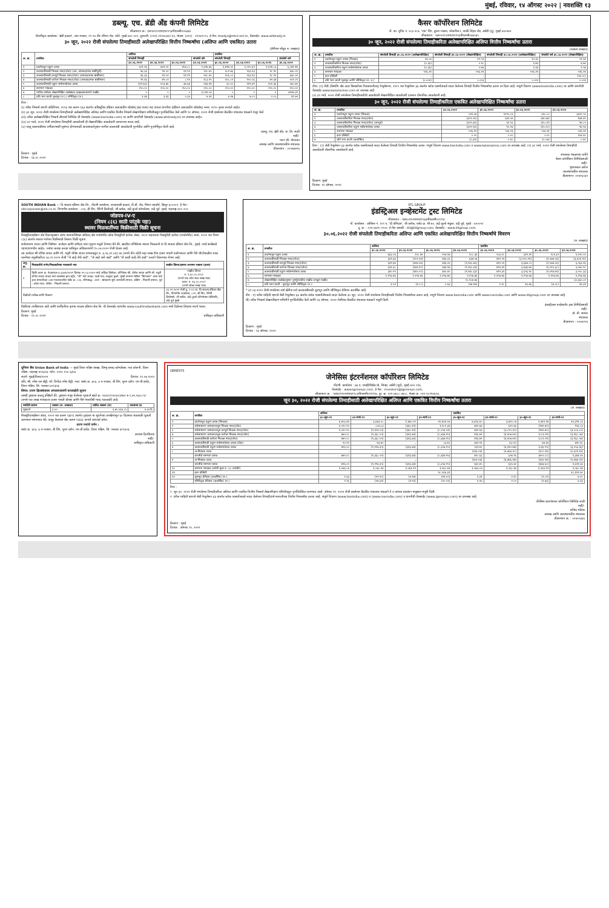मुंबई, रविवार, १४ ऑगस्ट २०२२ | नवशक्ति १३
डब्ल्यू. एच. ब्रॅडी अँड कंपनी लिमिटेड
सीआयएन क्र.: एल१७११०एमएच१९१३पीएलसी०००३६७
नोंदणीकृत कार्यालय: 'ब्रॅडी हाऊस', ४था मजला, १२-१४ वीर नरिमन रोड, फोर्ट, मुंबई-४०० ००१, दूरध्वनी: (०२२) २२०४८३६१-६५, फॅक्स: (०२२) - २२०४१८५५, ई-मेल: bradys@mtnl.net.in, वेबसाईट: www.whbrady.in
३० जून, २०२२ रोजी संपलेल्या तिमाहीसाठी अलेखापरिक्षित वित्तीय निष्कर्षांचा (अलिप्त आणि एकत्रित) उतारा
(ईपीएस सोडून रु. लाखात)
| अ. क्र. | तपशिल | अलिप्त | | | | एकत्रित | | | |
| --- | --- | --- | --- | --- | --- | --- | --- | --- | --- |
| | | संपलेली तिमाही | | | संपलेले वर्ष | संपलेली तिमाही | | | संपलेले वर्ष |
| | | ३०.०६.२०२२ | ३१.०३.२०२२ | ३०.०६.२०२१ | ३१.०३.२०२२ | ३०.०६.२०२२ | ३१.०३.२०२२ | ३०.०६.२०२१ | ३१.०३.२०२२ |
| १ | प्रवर्तनातून एकूण उत्पन्न | ६०९.२६ | ७३९.५२ | ४५७.८८ | २,३९७.७६ | १,७९७.५० | २,०२०.६९ | १,१२४.८३ | ६,०७१.१७ |
| २ | कालावधीसाठी निव्वळ नफा/(तोटा) (कर, अपवादात्मक बाबींपूर्वी) | ४६.३३ | ९१.५२ | ११.९१ | २१८.४५ | १८२.७६ | २३३.१३ | ९८.९५ | ६७०.०२ |
| ३ | कालावधीसाठी करपूर्व निव्वळ नफा/(तोटा) (अपवादात्मक बाबींनंतर) | ४६.३३ | ९१.५२ | ११.९१ | २१८.४५ | १५६.८० | २३३.१३ | ९८.९५ | ६७०.०२ |
| ४ | कालावधीसाठी करोत्तर निव्वळ नफा/(तोटा) (अपवादात्मक बाबींनंतर) | २९.१६ | ७९.८२ | ८.९५ | १८३.९५ | १०८.८९ | २००.०६ | ७२.६७ | ५०२.८९ |
| ५ | कालावधीसाठी एकूण सर्वसमावेशक उत्पन्न | (१९.७३) | १०३.७४ | ३७.६४ | २६४.२७ | ६०.०० | २१९.४९ | १०१.३६ | ५७८.७२ |
| ६ | समभाग भांडवल | २५५.०० | २५५.०० | २५५.०० | २५५.०० | २५५.०० | २५५.०० | २५५.०० | २५५.०० |
| ७ | मागील वर्षाच्या लेखापरिक्षित ताळेबंदात दाखवल्याप्रमाणे राखीव | ० | ० | ० | ३,५९१.५१ | ० | ० | ० | ४२९४.३९ |
| ८ | प्रति भाग प्राप्ती मूलभूत (रु.) / सौम्यिकृत (रु.) | १.१४ | ३.१३ | ०.३५ | ७.२१ | ४.२७ | ७.८५ | २.८५ | १९.७२ |
टिपा :
(i) वरील निष्कर्ष कंपनी अधिनियम, २०१३ च्या कलम १३३ अंतर्गत अधिसूचित इंडियन अकाऊंटिंग स्टँडर्डस् (इंड एएस) सह वाचता कंपनीज (इंडियन अकाऊंटिंग स्टँडर्डस्) रुल्स, २०१५ नुसार बनवले आहेत.
(ii) ३० जून, २०२२ रोजी संपलेल्या तिमाहीसाठी अलेखापरिक्षित अलिप्त आणि एकत्रित वित्तीय निष्कर्ष लेखापरिक्षण समितीकडून पुनर्विलोकित केले आणि १२ ऑगस्ट, २०२२ रोजी झालेल्या बैठकीत संचालक मंडळाने मंजूर केले.
(iii) वरील अलेखापरिक्षित निष्कर्ष बीएसई लिमिटेड ची वेबसाईट (www.bseindia.com) वर आणि कंपनीची वेबसाईट (www.whbrady.in) वर उपलब्ध आहेत.
(iv) ३१ मार्च, २०२२ रोजी संपलेल्या तिमाहीची आकडेवारी ही लेखापरिक्षित आकडेवारी दरम्यानचा फरक आहे.
(v) चालू कालावधीच्या वर्गीकरणाशी सुसंगत होण्यासाठी आवश्यकतेनुसार मागील कालावधी आकडेवारी पुनर्गठीत आणि पुनर्वर्गीकृत केली आहे.
डब्ल्यू. एच. ब्रॅडी अँड. कं. लि. साठी
सही/-
पवन जी. मोरारका
अध्यक्ष आणि व्यवस्थापकीय संचालक
डीआयएन : ००१७४७९६
ठिकाण : मुंबई
दिनांक : १३.०८.२०२२
कैसर कॉर्पोरेशन लिमिटेड
नों. का. युनिट नं. २८३-२८७, 'एफ' विंग, दुसरा मजला, सोलारिस-I, साकी विहार रोड, अंधेरी (पू), मुंबई-४०००७२
सीआयएन : एल२२२१०एमएच१९९३पीएलसी०७४०३५
३० जून, २०२२ रोजी संपलेल्या तिमाहीकरिता अलेखापरिक्षित अलिप्त वित्तीय निष्कर्षांचा उतारा
(रक्कम लाखात)
| अ. क्र. | तपशील | संपलेली तिमाही ३०.०६.२०२२ (अलेखापरिक्षित) | संपलेली तिमाही ३१.०३.२०२२ (लेखापरिक्षित) | संपलेली तिमाही ३०.०६.२०२१ (अलेखापरिक्षित) | संपलेले वर्ष ३१.०३.२०२२ (लेखापरिक्षित) |
| --- | --- | --- | --- | --- | --- |
| १ | प्रवर्तनातून एकूण उत्पन्न (निव्वळ) | ११.८७ | १२.५१ | १५.४० | ५९.१४ |
| २ | कालावधीकरिता निव्वळ नफा/(तोटा) | (०.३३) | ०.९८ | १.७९ | ४.७२ |
| ३ | कालावधीकरिता एकूण सर्वसमावेशक उत्पन्न | (०.३६) | ०.७४ | १.१३ | २.५४ |
| ४ | समभाग भांडवल | ५२६.२१ | ५२६.२१ | ५२६.२१ | ५२६.२१ |
| ५ | इतर इक्विटी | - | - | - | (५७.०८) |
| ६ | प्रति भाग प्राप्ती मूलभूत आणि सौम्यिकृत (रु. त.) | (०.००१) | ०.००३ | ०.००२ | ०.००६ |
टीपा: (१) सेबी (लिस्टींग अँड अदर डिस्क्लोजर रिक्वायरमेंटस्) रेग्युलेशन्स, २०१५ च्या रेग्युलेशन ३३ अंतर्गत स्टॉक एक्स्चेंजकडे सादर केलेल्या तिमाही वित्तीय निष्कर्षांचा उतारा वर दिला आहे. संपूर्ण विवरण (www.bseindia.com) वर आणि कंपनीची वेबसाईट www.kaiserpress.com वर उपलब्ध आहे.
(२) ३१ मार्च, २०२२ रोजी संपलेल्या तिमाहीसाठीची आकडेवारी लेखापरिक्षित आकडेवारी दरम्यान तौलानिक आकडेवारी आहे.
३० जून, २०२२ रोजी संपलेल्या तिमाहीकरिता एकत्रित अलेखापरिक्षित निष्कर्षांचा उतारा
| अ. क्र. | तपशील | ३०.०६.२०२२ | ३१.०३.२०२२ | ३०.०६.२०२१ | ३१.०३.२०२२ |
| --- | --- | --- | --- | --- | --- |
| १ | प्रवर्तनातून एकूण उत्पन्न (निव्वळ) | ५१९.०७ | १२५५.८६ | ३१८.८५ | ३३२०.५५ |
| २ | कालावधीकरिता निव्वळ नफा/(तोटा) | (३०९.०१) | १३१.५७ | (४१.४४) | १४१.४५ |
| ३ | कालावधीकरिता निव्वळ नफा/(तोटा) (करपूर्व) | (३०९.३६) | ६९.५६ | (३५.८१) | ९७.८५ |
| ४ | कालावधीकरिता एकूण सर्वसमावेशक उत्पन्न | (३०९.२३) | ९०.२४ | (३५.२८) | ९६.९३ |
| ५ | समभाग भांडवल | ५२६.२१ | ५२६.२१ | ५२६.२१ | ५२६.२१ |
| ६ | इतर इक्विटी | ०.०० | ०.०० | ०.०० | १५४.१० |
| ७ | प्रति भाग प्राप्ती (अवार्षिक) | (०.३२) | ०.१० | (०.०४) | ०.१० |
टिपा : (१) सेबी रेग्युलेशन ३३ अंतर्गत स्टॉक एक्स्चेंजकडे सादर केलेल्या तिमाही वित्तीय निष्कर्षांचा उतारा. संपूर्ण विवरण www.bseindia.com व www.kaiserpress.com वर उपलब्ध आहे. (२) ३१ मार्च, २०२२ रोजी संपलेल्या तिमाहीची आकडेवारी तौलानिक आकडेवारी आहे.
संचालक मंडळाच्या वतीने
कैसर कॉर्पोरेशन लिमिटेडसाठी
सही/-
भुषणलाल अरोरा
व्यवस्थापकीय संचालक
डीआयएन: ००४१६०३२
ठिकाण: मुंबई
दिनांक: १२ ऑगस्ट, २०२२
SOUTH INDIAN Bank — दि साऊथ इंडियन बँक लि., नोंदणी कार्यालय, एसआयबी हाऊस, टी.बी. रोड, मिशन क्वार्टर्स, थ्रिसुर-६८०००१, ई-मेल : sibcorporate@sib.co.in. विभागीय कार्यालय : ८०४, बी विंग, पेरिनी क्रिसेन्झो, जी ब्लॉक, वांद्रे कुर्ला कॉम्प्लेक्स, वांद्रे पूर्व, मुंबई, महाराष्ट्र-४०० ०५१.
जोडपत्र-IV-ए
(नियम ८(६) साठी परंतुके पहा)
स्थावर मिळकतींच्या विक्रीसाठी विक्री सूचना
सिक्युरिटायझेशन अँड रिकन्स्ट्रक्शन ऑफ फायनान्शियल ॲसेटस् अँड एन्फोर्समेंट ऑफ सिक्युरिटी इंटरेस्ट ॲक्ट, २००२ सहवाचता सिक्युरिटी इंटरेस्ट (एन्फोर्समेंट) रुल्स, २००२ च्या नियम ८(६) अंतर्गत स्थावर मत्तेच्या विक्रीसाठी लिलाव विक्री सूचना.
सर्वसामान्य जनता आणि विशेषत: कर्जदार आणि हमीदार यांना सूचना याद्वारे देण्यात येते की, खालील वर्णिलेल्या स्थावर मिळकती या दि साऊथ इंडियन बँक लि., मुंबई, पवई शाखेकडे गहाण/प्रभारीत आहेत, ज्यांचा प्रत्यक्ष कब्जा प्राधिकृत अधिकाऱ्यांनी १५.०७.२०२२ रोजी घेतला आहे.
त्या कर्जदार श्री योगेश सावंत आणि सौ. मयुरी योगेश सावंत यांच्याकडून रु. ३,०६,२०,५६९.४४ (रुपये तीन कोटी सहा लाख वीस हजार पाचशे एकोणसत्तर आणि पैसे चौव्वेचाळीस मात्र) रकमेच्या वसुलीकरिता ०३.०९.२०२२ रोजी "जे आहे जेथे आहे", "जे आहे जसे आहे" आणि "जे काही आहे तेथे आहे" तत्त्वाने विकण्यात येणार आहे.
| अनु. क्र. | मिळकतीचे वर्णन/मिळकतीच्या मालकाचे नाव | राखीव किंमत/इसारा अनामत रक्कम (इअर) |
| --- | --- | --- |
| १ | विक्री करार क्र. केआरएल-३-३३४१/२०१९ दिनांक १२.०३.२०१९ मध्ये अधिक विशेषत: वर्णिलेला श्री. योगेश सावंत आणि सौ. मयुरी योगेश सावंत यांच्या नावे असलेला हाय स्ट्रीट, "डी" मार्ट जवळ, पवई गाव, तालुका कुर्ला, मुंबई उपनगर येथील "किंगस्टन" अशा नावे ज्ञात इमारतीच्या ८व्या मजल्यावरील फ्लॅट क्र. ८०६. सीमाबद्ध : उत्तर : बांधकाम सुरू असलेली इमारत, दक्षिण : निवासी इमारत, पूर्व : प्रवेश रस्ता, पश्चिम : निवासी इमारत. | राखीव किंमत रु. १,६०,००,०००/- (रुपये एक कोड साठ लाख मात्र) इअर: रु. १६,००,०००/- (रुपये सोळा लाख मात्र) |
| विक्रीची तारीख आणि ठिकाण | | ०३.०९.२०२२ रोजी दु. २.०० वा. दि साऊथ इंडियन बँक लि., विभागीय कार्यालय, ८०२, बी विंग, पेरिनी क्रिसेन्झो, जी ब्लॉक, वांद्रे कुर्ला कॉम्प्लेक्स (बीकेसी), वांद्रे पूर्व मुंबई |
विक्रीच्या तपशिलवार अटी आणि शर्तींकरिता कृपया साऊथ इंडियन बँक लि. ची वेबसाईट म्हणजेच www.southindianbank.com मध्ये दिलेल्या लिंकचा संदर्भ घ्यावा.
ठिकाण: मुंबई
दिनांक : ११.०८.२०२२ प्राधिकृत अधिकारी
IITL GROUP
इंडस्ट्रिअल इन्व्हेस्टमेंट ट्रस्ट लिमिटेड
सीआयएन : एल६५९९०एमएच१९३३पीएलसी००१९९८
नों. कार्यालय : ऑफिस नं. १०१ ए, 'दी कॅपिटल', जी ब्लॉक, प्लॉट क्र. सी-७०, वांद्रे-कुर्ला संकुल, वांद्रे पूर्व, मुंबई - ४०००५१
दू. क्र. : ०२२-४३२५ ०१००, ई-मेल आयडी : iitl@iitlgroup.com, वेबसाईट : www.iitlgroup.com
३०.०६.२०२२ रोजी संपलेली तिमाहीकरिता अलिप्त आणि एकत्रित अलेखापरिक्षित वित्तीय निष्कर्षांचे विवरण
(रु. लाखांत)
| अ. क्र. | तपशील | अलिप्त | | | | एकत्रित | | | |
| --- | --- | --- | --- | --- | --- | --- | --- | --- | --- |
| | | ३०.०६.२०२२ | ३१.०३.२०२२ | ३०.०६.२०२१ | ३१.०३.२०२१ | ३०.०६.२०२२ | ३१.०३.२०२२ | ३०.०६.२०२१ | ३१.०३.२०२१ |
| १. | प्रवर्तनातून एकूण उत्पन्न | ४६३.०६ | २०८.७९ | २५४.१७ | ९८८.३४ | ५०३.२८ | ३१९.१९ | २८१.३२ | १,२२०.०० |
| २. | कालावधीसाठी निव्वळ नफा/(तोटा) | ३३९.६७ | (२०२.०७) | १४६.०६ | ४३४.५४ | ४९२.५१ | (३,५२०.२१) | (१,५७७.०६) | (३,६०१.९०) |
| ३. | कालावधीसाठी करपूर्व निव्वळ नफा/(तोटा) | ३३९.६७ | (४२७.०७) | १४६.०६ | (९,९६०.४६) | ४९२.५१ | ३,६४४.८५ | (१,५७७.०६) | ३,५६३.१६ |
| ४. | कालावधीसाठी करोत्तर निव्वळ नफा/(तोटा) | ३३९.३८ | (४२४.९०) | १४४.९४ | (९,९६०.३१) | ४९१.४९ | ३,६४६.७१ | (१,५९५.३८) | ३,५४५.९८ |
| ५. | कालावधीसाठी एकूण सर्वसमावेशक उत्पन्न | ३४०.२९ | (४१५.००) | १४५.४५ | (९,९४८.६३) | ४९२.३१ | ३,६५६.९० | (१,५९४.७१) | ३,५५८.३३ |
| ६. | समभाग भांडवल | २,२५४.७६ | २,२५४.७६ | २,२५४.७६ | २,२५४.७६ | २,२५४.७६ | २,२५४.७६ | २,२५४.७६ | २,२५४.७६ |
| ७. | लेखापरिक्षित ताळेबंदानुसार पुनर्मूल्यांकीत राखीव वगळून राखीव | | | - | २८,९८७.७४ | | | | ३०,६६०.८२ |
| ८. | प्रति भाग प्राप्ती - मूलभूत आणि सौम्यिकृत (रु.) | १.५१ | (१.८८) | ०.६४ | (४४.१७) | २.१८ | १६.४६ | (७.०८) | १४.३९ |
* ३१.०३.२०२२ रोजी संपलेल्या वर्षा खेरीज सर्व कालावधीसाठी मूलभूत आणि सौम्यिकृत ईपीएस अवार्षिक आहे.
टीप : ए) वरील माहिती म्हणजे सेबी रेग्युलेशन ३३ अंतर्गत स्टॉक एक्सचेंजेसकडे सादर केलेल्या ३० जून, २०२२ रोजी संपलेल्या तिमाहीसाठी वित्तीय निष्कर्षांच्या उतारा आहे. संपूर्ण विवरण www.bseindia.com आणि www.nseindia.com आणि www.iitlgroup.com वर उपलब्ध आहे.
बी) वरील निष्कर्ष लेखापरिक्षण समितीने पुनर्विलोकीत केले आणि १३ ऑगस्ट, २०२२ रोजीच्या बैठकीत संचालक मंडळाने मंजुरी दिली.
इंडस्ट्रीअल इन्व्हेस्टमेंट ट्रस्ट लिमिटेडसाठी
सही/-
डॉ. बी. सामल
संचालक
डीआयएन : ०००७२५६
ठिकाण : मुंबई
दिनांक : १३ ऑगस्ट, २०२२
यूनियन बैंक Union Bank of India — मुंबई विरार पश्चिम शाखा, विष्णु प्रसाद कॉम्प्लेक्स, पवा कॉलनी, विरार पश्चिम, महाराष्ट्र ४०१३०३. फोन: ०२५० २५० ६३५४
संदर्भ: मुंबई/विरार/२०२२ दिनांक: १२.०७.२०२२
प्रति, श्री. रमेश एस शेट्टी, सौ. विनोदा रमेश शेट्टी, पत्ता: फ्लॅट क्र. ३०३, ३ रा मजला, बी विंग, पूनम दर्शन, एम बी इस्टेट, विरार पश्चिम, जि. पालघर ४०१३०३.
विषय: तारण हितसंबंधावर अंमलबजावणी कारवाईची सूचना
आम्ही तुम्हाला कळवू इच्छितो की, तुम्हाला मंजुर केलेल्या गृहकर्ज खाते क्र. ५६०६११०००४८४९७० रु.१,७५,५६४.८५/- (रुपये एक लाख पंच्याहत्तर हजार पाचशे चौसष्ट आणि पैसे पंच्याऐंशी मात्र) थकबाकी आहे.
| मर्यादेचे स्वरुप | रक्कम (रु. लाखात) | थकीत रक्कम (रु) | व्याजाचा दर |
| --- | --- | --- | --- |
| गृहकर्ज | ३.५० | १,७५,५६४.८५ | ७.३०% |
सिक्युरिटायझेशन ॲक्ट, २००२ च्या कलम १३(२) अंतर्गत तुम्हाला या सूचनेच्या तारखेपासून ६० दिवसांत थकबाकी चुकती करण्यास सांगण्यात येते, कसूर केल्यास बँक कलम १३(४) अन्वये कारवाई करेल.
तारण मत्तांचे वर्णन :
फ्लॅट क्र. ३०३, ३ रा मजला, बी विंग, पूनम दर्शन, एम बी इस्टेट, विरार पश्चिम, जि. पालघर ४०१३०३.
आपला हितचिंतक
सही/-
प्राधिकृत अधिकारी
GENESYS
जेनेसिस इंटरनॅशनल कॉर्पोरेशन लिमिटेड
नोंदणी. कार्यालय : ७३ ए, एसईईपीझेड-III, सिप्झ, अंधेरी (पूर्व), मुंबई-४०० ०९६.
वेबसाईट : www.igenesys.com, ई-मेल : investors@igenesys.com,
सीआयएन क्र. : एल६५९९०एमएच१९८३पीएलसी०२९१९७, दूर. क्र. ०२२-४४८८ ४४८८, फॅक्स क्र. ०२२-२८२९०६०३,
जून ३०, २०२२ रोजी संपलेल्या तिमाहीसाठी अलेखापरिक्षित अलिप्त आणि एकत्रित वित्तीय निष्कर्षांचा उतारा
(रु. लाखात)
| अ. क्र. | तपशिल | अलिप्त | | | | एकत्रित | | | |
| --- | --- | --- | --- | --- | --- | --- | --- | --- | --- |
| | | ३०-जून-२२ | ३१-मार्च-२२ | ३०-जून-२१ | ३१-मार्च-२२ | ३०-जून-२२ | ३१-मार्च-२२ | ३०-जून-२१ | ३१-मार्च-२२ |
| १ | प्रवर्तनातून एकूण उत्पन्न (निव्वळ) | ४,४०३.४१ | ३,७३३.०८ | १,४४०.०२ | १२,४०४.०४ | ४,४०६.६५ | ३,७२०.८७ | १,४१२.९४ | १२,३९९.८१ |
| २ | सर्वसाधारण कामकाजातून निव्वळ नफा/(तोटा) | १,०२०.९० | ८८७.८३ | (६७८.११) | १,९८२.३७ | ४४२.६७ | ६२०.७३ | (९४२.७०) | ९२३.८३ |
| ३ | सर्वसाधारण कामकाजातून करपूर्व निव्वळ नफा/(तोटा) | १,०२०.९० | (९,१५१.०५) | (६७८.११) | (८,०५६.५१) | ४४२.६७ | (३,८९०.६५) | (९४२.७०) | (३,५८६.८५) |
| ४ | सर्वसाधारण कामकाजातून करोत्तर निव्वळ नफा/(तोटा) | ७७५.०८ | (९,३६८.०५) | (६१६.४४) | (८,४३७.९५) | १९६.७९ | (४,१०७.७२) | (८८१.०९) | (३,९६८.५४) |
| ५ | कालावधीसाठी करोत्तर निव्वळ नफा/(तोटा) | ७७५.०८ | (९,३६८.०५) | (६१६.४४) | (८,४३७.९५) | १९६.७९ | (४,१०७.७२) | (८८१.०९) | (३,९६८.५४) |
| ६ | कालावधीसाठी एकूण सर्वसमावेशक उत्पन्न (तोटा) | २०.९२ | ७३.७० | - | ८३.७० | ३४२.९१ | (३.०५) | ४४.१४ | ४१५.१८ |
| ७ | कालावधीसाठी एकूण सर्वसमावेशक उत्पन्न | ७९६.०० | (९,२९४.३५) | (६१६.४४) | (८,३५४.२५) | ५३९.७० | (४,११०.७७) | (८३६.९५) | (३,५५३.३६) |
| ८ | अ-नियंत्रक व्याज | - | - | - | - | (२३१.८७) | (४,७६४.९८) | (१८०.२१) | (५,३०९.६९) |
| | कंपनीचे समभाग धारक | ७७५.०८ | (९,३६८.०५) | (६१६.४४) | (८,४३७.९५) | ४२८.६६ | ६५७.२६ | (७००.८८) | १,३४१.१५ |
| ९ | अ-नियंत्रक व्याज | - | - | - | - | (१०१.०४) | (४,७७६.१७) | (१६२.२७) | (५,१७४.०१) |
| | कंपनीचे समभाग धारक | ७९६.०० | (९,२९४.३५) | (६१६.४४) | (८,३५४.२५) | ६४०.७५ | ६६५.४० | (६७४.६८) | १,६२१.६६ |
| १० | समभाग भांडवल (दर्शनी मूल्य रु. ५/- प्रत्येकी) | १,५७३.८७ | १,५६८.१४ | १,५६१.२९ | १,५६८.१४ | १,५७३.८७ | १,५६८.१४ | १,५६१.२९ | १,५६८.१४ |
| ११ | इतर इक्विटी | | | | १८,०६४.३१ | | | | १८,११२.७० |
| १२ | मूलभूत ईपीएस (अवार्षिक) (रु.) | २.३६ | (२९.९८) | (१.९७) | (२७.००) | १.३१ | २.१० | (२.८२) | ४.२८ |
| | सौम्यिकृत ईपीएस (अवार्षिक) (रु.) | २.२६ | (२७.६९) | (१.९१) | (२५.०१) | १.२७ | २.०५ | (२.७३) | ४.१३ |
टिपा :
१. जून ३०, २०२२ रोजी संपलेल्या तिमाहीकरिता अलिप्त आणि एकत्रित वित्तीय निष्कर्ष लेखापरिक्षण समितीकडून पुनर्विलोकित करण्यात आले. ऑगस्ट १२, २०२२ रोजी झालेल्या बैठकीत संचालक मंडळाने ते व त्यांच्या प्रकाशन मसुद्यास मंजुरी दिली.
२. वरील माहिती म्हणजे सेबी रेग्युलेशन ३३ अंतर्गत स्टॉक एक्सचेंजकडे सादर केलेल्या तिमाही/वर्ष समाप्तीच्या वित्तीय निष्कर्षांचा उतारा आहे. संपूर्ण विवरण (www.bseindia.com) व (www.nseindia.com) व कंपनीची वेबसाईट (www.igenesys.com) वर उपलब्ध आहे.
जेनेसिस इंटरनॅशनल कॉर्पोरेशन लिमिटेड साठी
सही/-
सजिद मलिक
अध्यक्ष आणि व्यवस्थापकीय संचालक
डीआयएन क्र. : ००४००३६६
ठिकाण : मुंबई.
दिनांक : ऑगस्ट १२, २०२२